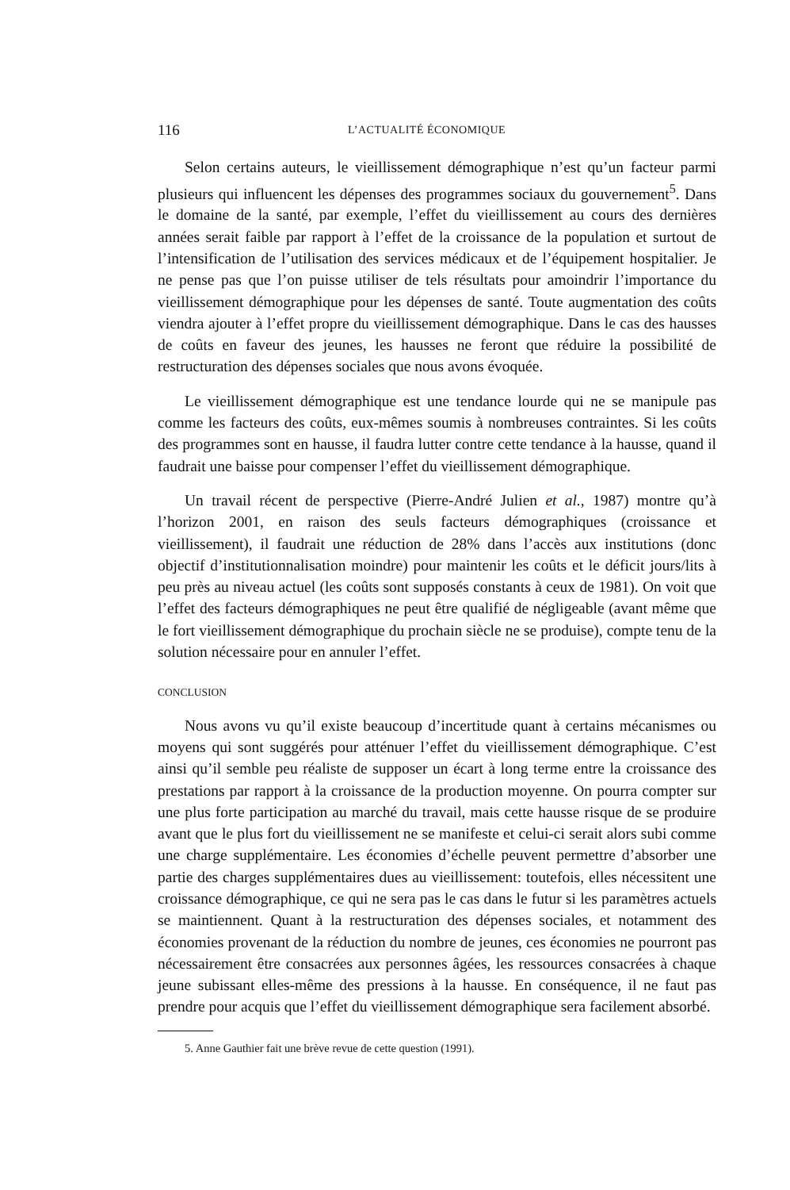116 L’ACTUALITÉ ÉCONOMIQUE
Selon certains auteurs, le vieillissement démographique n’est qu’un facteur parmi plusieurs qui influencent les dépenses des programmes sociaux du gouvernement<sup>5</sup>. Dans le domaine de la santé, par exemple, l’effet du vieillissement au cours des dernières années serait faible par rapport à l’effet de la croissance de la population et surtout de l’intensification de l’utilisation des services médicaux et de l’équipement hospitalier. Je ne pense pas que l’on puisse utiliser de tels résultats pour amoindrir l’importance du vieillissement démographique pour les dépenses de santé. Toute augmentation des coûts viendra ajouter à l’effet propre du vieillissement démographique. Dans le cas des hausses de coûts en faveur des jeunes, les hausses ne feront que réduire la possibilité de restructuration des dépenses sociales que nous avons évoquée.
Le vieillissement démographique est une tendance lourde qui ne se manipule pas comme les facteurs des coûts, eux-mêmes soumis à nombreuses contraintes. Si les coûts des programmes sont en hausse, il faudra lutter contre cette tendance à la hausse, quand il faudrait une baisse pour compenser l’effet du vieillissement démographique.
Un travail récent de perspective (Pierre-André Julien et al., 1987) montre qu’à l’horizon 2001, en raison des seuls facteurs démographiques (croissance et vieillissement), il faudrait une réduction de 28% dans l’accès aux institutions (donc objectif d’institutionnalisation moindre) pour maintenir les coûts et le déficit jours/lits à peu près au niveau actuel (les coûts sont supposés constants à ceux de 1981). On voit que l’effet des facteurs démographiques ne peut être qualifié de négligeable (avant même que le fort vieillissement démographique du prochain siècle ne se produise), compte tenu de la solution nécessaire pour en annuler l’effet.
CONCLUSION
Nous avons vu qu’il existe beaucoup d’incertitude quant à certains mécanismes ou moyens qui sont suggérés pour atténuer l’effet du vieillissement démographique. C’est ainsi qu’il semble peu réaliste de supposer un écart à long terme entre la croissance des prestations par rapport à la croissance de la production moyenne. On pourra compter sur une plus forte participation au marché du travail, mais cette hausse risque de se produire avant que le plus fort du vieillissement ne se manifeste et celui-ci serait alors subi comme une charge supplémentaire. Les économies d’échelle peuvent permettre d’absorber une partie des charges supplémentaires dues au vieillissement: toutefois, elles nécessitent une croissance démographique, ce qui ne sera pas le cas dans le futur si les paramètres actuels se maintiennent. Quant à la restructuration des dépenses sociales, et notamment des économies provenant de la réduction du nombre de jeunes, ces économies ne pourront pas nécessairement être consacrées aux personnes âgées, les ressources consacrées à chaque jeune subissant elles-même des pressions à la hausse. En conséquence, il ne faut pas prendre pour acquis que l’effet du vieillissement démographique sera facilement absorbé.
5. Anne Gauthier fait une brève revue de cette question (1991).